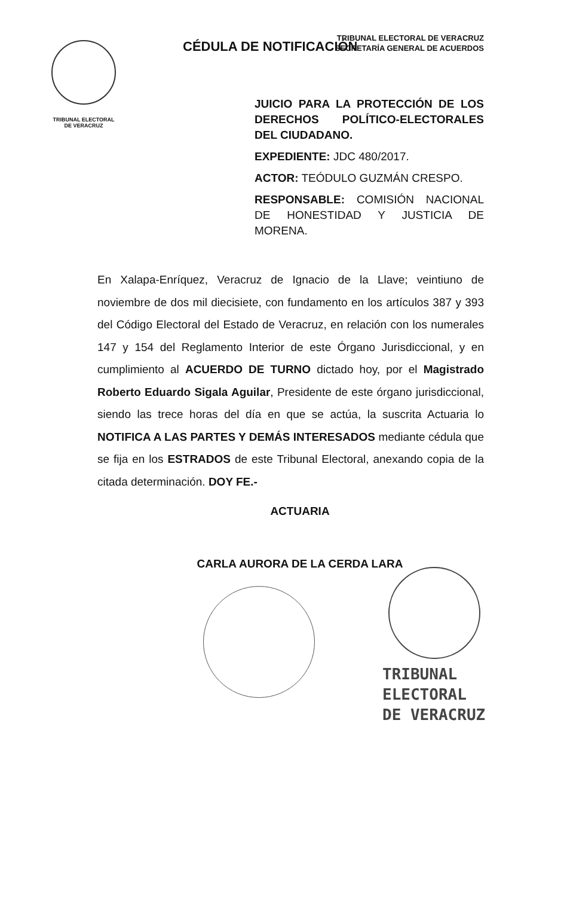TRIBUNAL ELECTORAL
DE VERACRUZ
TRIBUNAL ELECTORAL DE VERACRUZ
SECRETARÍA GENERAL DE ACUERDOS
CÉDULA DE NOTIFICACIÓN
JUICIO PARA LA PROTECCIÓN DE LOS DERECHOS POLÍTICO-ELECTORALES DEL CIUDADANO.
EXPEDIENTE: JDC 480/2017.
ACTOR: TEÓDULO GUZMÁN CRESPO.
RESPONSABLE: COMISIÓN NACIONAL DE HONESTIDAD Y JUSTICIA DE MORENA.
En Xalapa-Enríquez, Veracruz de Ignacio de la Llave; veintiuno de noviembre de dos mil diecisiete, con fundamento en los artículos 387 y 393 del Código Electoral del Estado de Veracruz, en relación con los numerales 147 y 154 del Reglamento Interior de este Órgano Jurisdiccional, y en cumplimiento al ACUERDO DE TURNO dictado hoy, por el Magistrado Roberto Eduardo Sigala Aguilar, Presidente de este órgano jurisdiccional, siendo las trece horas del día en que se actúa, la suscrita Actuaria lo NOTIFICA A LAS PARTES Y DEMÁS INTERESADOS mediante cédula que se fija en los ESTRADOS de este Tribunal Electoral, anexando copia de la citada determinación. DOY FE.-
ACTUARIA
CARLA AURORA DE LA CERDA LARA
TRIBUNAL
ELECTORAL
DE VERACRUZ